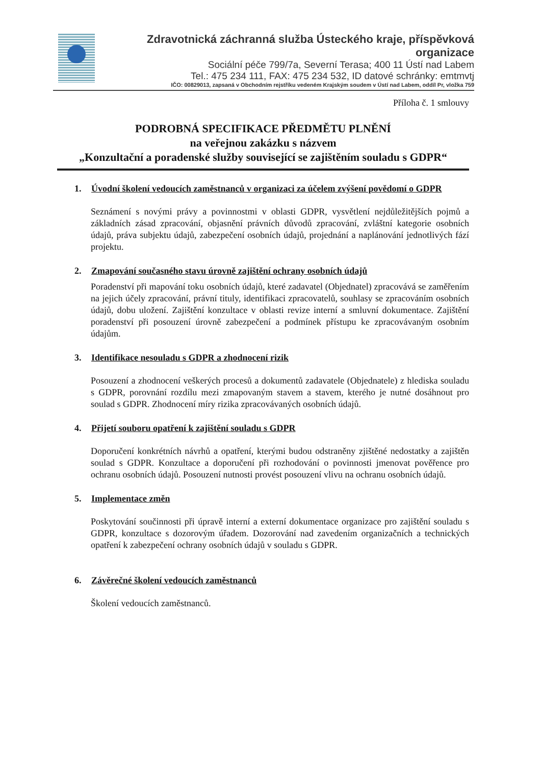Zdravotnická záchranná služba Ústeckého kraje, příspěvková organizace
Sociální péče 799/7a, Severní Terasa; 400 11 Ústí nad Labem
Tel.: 475 234 111, FAX: 475 234 532, ID datové schránky: emtmvtj
IČO: 00829013, zapsaná v Obchodním rejstříku vedeném Krajským soudem v Ústí nad Labem, oddíl Pr, vložka 759
Příloha č. 1 smlouvy
PODROBNÁ SPECIFIKACE PŘEDMĚTU PLNĚNÍ
na veřejnou zakázku s názvem
„Konzultační a poradenské služby související se zajištěním souladu s GDPR“
1. Úvodní školení vedoucích zaměstnanců v organizaci za účelem zvýšení povědomí o GDPR
Seznámení s novými právy a povinnostmi v oblasti GDPR, vysvětlení nejdůležitějších pojmů a základních zásad zpracování, objasnění právních důvodů zpracování, zvláštní kategorie osobních údajů, práva subjektu údajů, zabezpečení osobních údajů, projednání a naplánování jednotlivých fází projektu.
2. Zmapování současného stavu úrovně zajištění ochrany osobních údajů
Poradenství při mapování toku osobních údajů, které zadavatel (Objednatel) zpracovává se zaměřením na jejich účely zpracování, právní tituly, identifikaci zpracovatelů, souhlasy se zpracováním osobních údajů, dobu uložení. Zajištění konzultace v oblasti revize interní a smluvní dokumentace. Zajištění poradenství při posouzení úrovně zabezpečení a podmínek přístupu ke zpracovávaným osobním údajům.
3. Identifikace nesouladu s GDPR a zhodnocení rizik
Posouzení a zhodnocení veškerých procesů a dokumentů zadavatele (Objednatele) z hlediska souladu s GDPR, porovnání rozdílu mezi zmapovaným stavem a stavem, kterého je nutné dosáhnout pro soulad s GDPR. Zhodnocení míry rizika zpracovávaných osobních údajů.
4. Přijetí souboru opatření k zajištění souladu s GDPR
Doporučení konkrétních návrhů a opatření, kterými budou odstraněny zjištěné nedostatky a zajištěn soulad s GDPR. Konzultace a doporučení při rozhodování o povinnosti jmenovat pověřence pro ochranu osobních údajů. Posouzení nutnosti provést posouzení vlivu na ochranu osobních údajů.
5. Implementace změn
Poskytování součinnosti při úpravě interní a externí dokumentace organizace pro zajištění souladu s GDPR, konzultace s dozorovým úřadem. Dozorování nad zavedením organizačních a technických opatření k zabezpečení ochrany osobních údajů v souladu s GDPR.
6. Závěrečné školení vedoucích zaměstnanců
Školení vedoucích zaměstnanců.